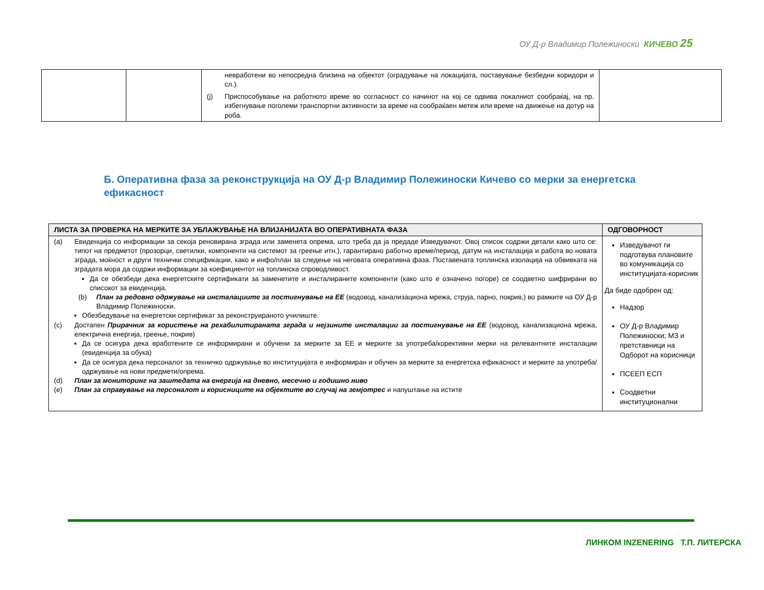ОУ Д-р Владимир Полежиноски КИЧЕВО 25
| | | невработени во непосредна близина на објектот (оградување на локацијата, поставување безбедни коридори и сл.). (j) Приспособување на работното време во согласност со начинот на кој се одвива локалниот сообраќај, на пр. избегнување поголеми транспортни активности за време на сообраќаен метеж или време на движење на дотур на роба. | |
Б. Оперативна фаза за реконструкција на ОУ Д-р Владимир Полежиноски Кичево со мерки за енергетска ефикасност
| ЛИСТА ЗА ПРОВЕРКА НА МЕРКИТЕ ЗА УБЛАЖУВАЊЕ НА ВЛИЈАНИЈАТА ВО ОПЕРАТИВНАТА ФАЗА | ОДГОВОРНОСТ |
| --- | --- |
| (a) Евиденција со информации за секоја реновирана зграда или заменета опрема, што треба да ја предаде Изведувачот. Овој список содржи детали како што се: типот на предметот (прозорци, светилки, компоненти на системот за греење итн.), гарантирано работно време/период, датум на инсталација и работа во новата зграда, моќност и други технички спецификации, како и инфо/план за следење на неговата оперативна фаза. Поставената топлинска изолација на обвивката на зградата мора да содржи информации за коефициентот на топлинска спроводливост. Да се обезбеди дека енергетските сертификати за заменетите и инсталираните компоненти (како што е означено погоре) се соодветно шифрирани во списокот за евиденција. (b) План за редовно одржување на инсталациите за постигнување на ЕЕ (водовод, канализациона мрежа, струја, парно, покрив,) во рамките на ОУ Д-р Владимир Полежиноски. Обезбедување на енергетски сертификат за реконструираното училиште. (c) Достапен Прирачник за користење на рехабилитираната зграда и нејзините инсталации за постигнување на ЕЕ (водовод, канализациона мрежа, електрична енергија, греење, покрив) Да се осигура дека вработените се информирани и обучени за мерките за ЕЕ и мерките за употреба/корективни мерки на релевантните инсталации (евиденција за обука) Да се осигура дека персоналот за техничко одржување во институцијата е информиран и обучен за мерките за енергетска ефикасност и мерките за употреба/одржување на нови предмети/опрема. (d) План за мониторинг на заштедата на енергија на дневно, месечно и годишно ниво (e) План за справување на персоналот и корисниците на објектите во случај на земјотрес и напуштање на истите | Изведувачот ги подготвува плановите во комуникација со институцијата-корисник Да биде одобрен од: Надзор ОУ Д-р Владимир Полежиноски; МЗ и претставници на Одборот на корисници ПСЕЕП ЕСП Соодветни институционални |
ЛИНКОМ INZENERING Т.П. ЛИТЕРСКА